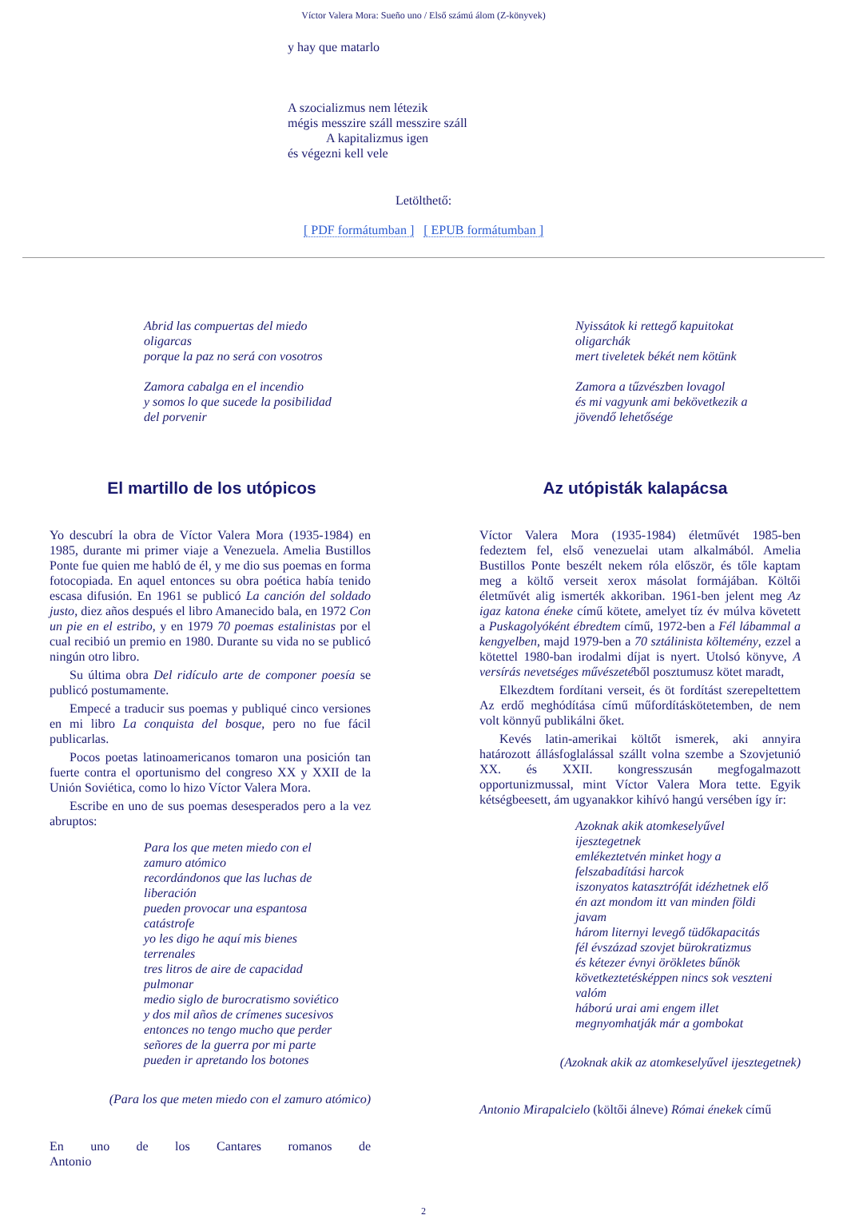Víctor Valera Mora: Sueño uno / Első számú álom (Z-könyvek)
y hay que matarlo
A szocializmus nem létezik
mégis messzire száll messzire száll
A kapitalizmus igen
és végezni kell vele
Letölthető:
[ PDF formátumban ] [ EPUB formátumban ]
Abrid las compuertas del miedo
oligarcas
porque la paz no será con vosotros
Zamora cabalga en el incendio
y somos lo que sucede la posibilidad
del porvenir
El martillo de los utópicos
Yo descubrí la obra de Víctor Valera Mora (1935-1984) en 1985, durante mi primer viaje a Venezuela. Amelia Bustillos Ponte fue quien me habló de él, y me dio sus poemas en forma fotocopiada. En aquel entonces su obra poética había tenido escasa difusión. En 1961 se publicó La canción del soldado justo, diez años después el libro Amanecido bala, en 1972 Con un pie en el estribo, y en 1979 70 poemas estalinistas por el cual recibió un premio en 1980. Durante su vida no se publicó ningún otro libro.
Su última obra Del ridículo arte de componer poesía se publicó postumamente.
Empecé a traducir sus poemas y publiqué cinco versiones en mi libro La conquista del bosque, pero no fue fácil publicarlas.
Pocos poetas latinoamericanos tomaron una posición tan fuerte contra el oportunismo del congreso XX y XXII de la Unión Soviética, como lo hizo Víctor Valera Mora.
Escribe en uno de sus poemas desesperados pero a la vez abruptos:
Para los que meten miedo con el
zamuro atómico
recordándonos que las luchas de
liberación
pueden provocar una espantosa
catástrofe
yo les digo he aquí mis bienes
terrenales
tres litros de aire de capacidad
pulmonar
medio siglo de burocratismo soviético
y dos mil años de crímenes sucesivos
entonces no tengo mucho que perder
señores de la guerra por mi parte
pueden ir apretando los botones
(Para los que meten miedo con el zamuro atómico)
En uno de los Cantares romanos de Antonio
Nyissátok ki rettegő kapuitokat
oligarchák
mert tiveletek békét nem kötünk
Zamora a tűzvészben lovagol
és mi vagyunk ami bekövetkezik a
jövendő lehetősége
Az utópisták kalapácsa
Víctor Valera Mora (1935-1984) életművét 1985-ben fedeztem fel, első venezuelai utam alkalmából. Amelia Bustillos Ponte beszélt nekem róla először, és tőle kaptam meg a költő verseit xerox másolat formájában. Költői életművét alig ismerték akkoriban. 1961-ben jelent meg Az igaz katona éneke című kötete, amelyet tíz év múlva követett a Puskagolyóként ébredtem című, 1972-ben a Fél lábammal a kengyelben, majd 1979-ben a 70 sztálinista költemény, ezzel a kötettel 1980-ban irodalmi díjat is nyert. Utolsó könyve, A versírás nevetséges művészetéből posztumusz kötet maradt,
Elkezdtem fordítani verseit, és öt fordítást szerepeltettem Az erdő meghódítása című műfordításkötetemben, de nem volt könnyű publikálni őket.
Kevés latin-amerikai költőt ismerek, aki annyira határozott állásfoglalással szállt volna szembe a Szovjetunió XX. és XXII. kongresszusán megfogalmazott opportunizmussal, mint Víctor Valera Mora tette. Egyik kétségbeesett, ám ugyanakkor kihívó hangú versében így ír:
Azoknak akik atomkeselyűvel
ijesztegetnek
emlékeztetvén minket hogy a
felszabadítási harcok
iszonyatos katasztrófát idézhetnek elő
én azt mondom itt van minden földi
javam
három liternyi levegő tüdőkapacitás
fél évszázad szovjet bürokratizmus
és kétezer évnyi örökletes bűnök
következtetésképpen nincs sok veszteni
valóm
háború urai ami engem illet
megnyomhatják már a gombokat
(Azoknak akik az atomkeselyűvel ijesztegetnek)
Antonio Mirapalcielo (költői álneve) Római énekek című
2